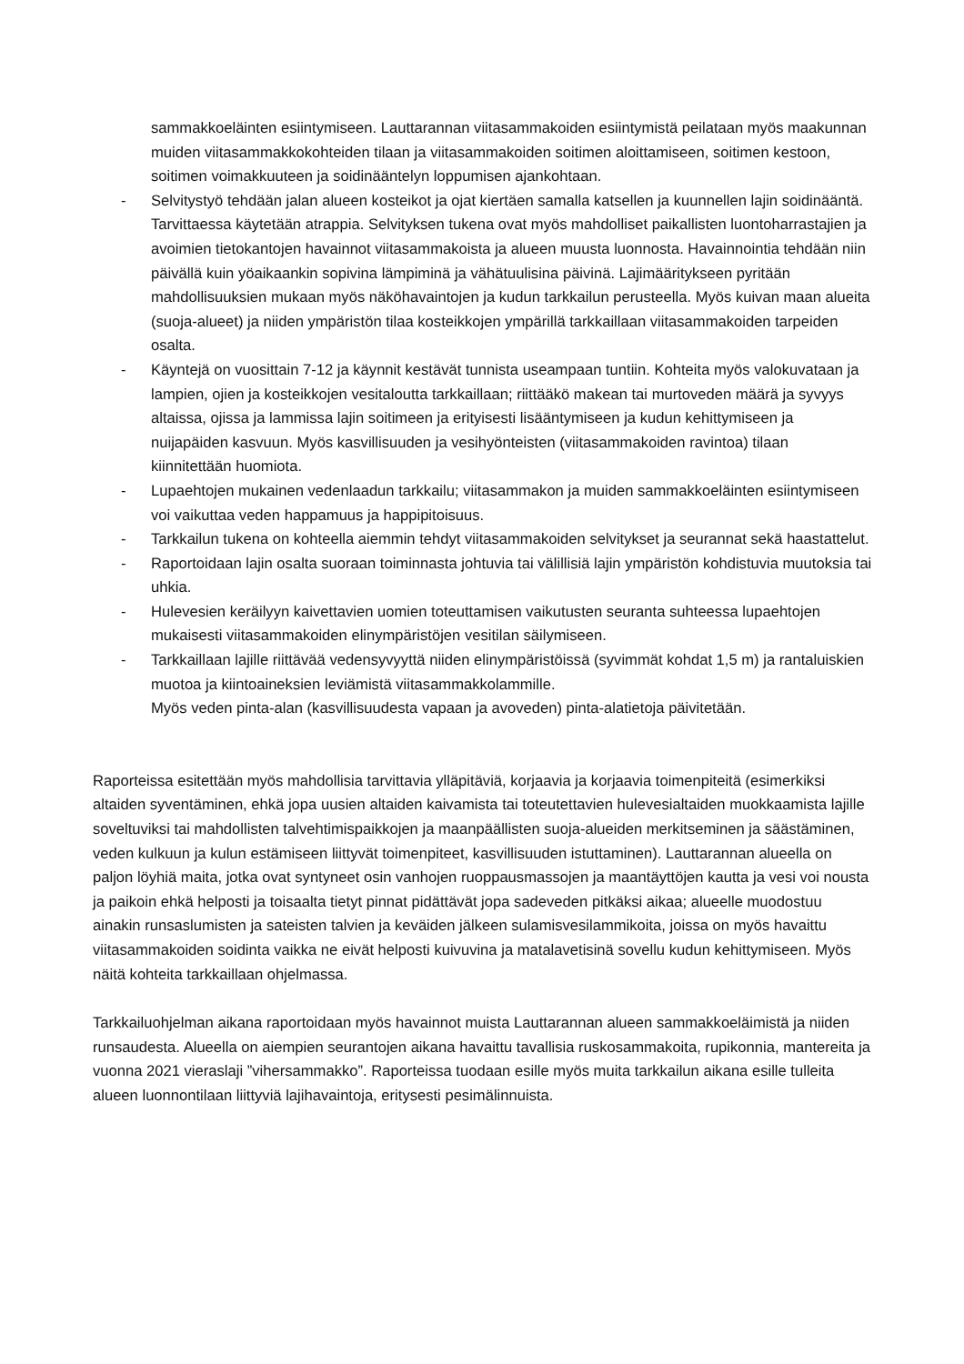sammakkoeläinten esiintymiseen. Lauttarannan viitasammakoiden esiintymistä peilataan myös maakunnan muiden viitasammakkokohteiden tilaan ja viitasammakoiden soitimen aloittamiseen, soitimen kestoon, soitimen voimakkuuteen ja soidinääntelyn loppumisen ajankohtaan.
- Selvitystyö tehdään jalan alueen kosteikot ja ojat kiertäen samalla katsellen ja kuunnellen lajin soidinääntä. Tarvittaessa käytetään atrappia. Selvityksen tukena ovat myös mahdolliset paikallisten luontoharrastajien ja avoimien tietokantojen havainnot viitasammakoista ja alueen muusta luonnosta. Havainnointia tehdään niin päivällä kuin yöaikaankin sopivina lämpiminä ja vähätuulisina päivinä. Lajimääritykseen pyritään mahdollisuuksien mukaan myös näköhavaintojen ja kudun tarkkailun perusteella. Myös kuivan maan alueita (suoja-alueet) ja niiden ympäristön tilaa kosteikkojen ympärillä tarkkaillaan viitasammakoiden tarpeiden osalta.
- Käyntejä on vuosittain 7-12 ja käynnit kestävät tunnista useampaan tuntiin. Kohteita myös valokuvataan ja lampien, ojien ja kosteikkojen vesitaloutta tarkkaillaan; riittääkö makean tai murtoveden määrä ja syvyys altaissa, ojissa ja lammissa lajin soitimeen ja erityisesti lisääntymiseen ja kudun kehittymiseen ja nuijapäiden kasvuun. Myös kasvillisuuden ja vesihyönteisten (viitasammakoiden ravintoa) tilaan kiinnitettään huomiota.
- Lupaehtojen mukainen vedenlaadun tarkkailu; viitasammakon ja muiden sammakkoeläinten esiintymiseen voi vaikuttaa veden happamuus ja happipitoisuus.
- Tarkkailun tukena on kohteella aiemmin tehdyt viitasammakoiden selvitykset ja seurannat sekä haastattelut.
- Raportoidaan lajin osalta suoraan toiminnasta johtuvia tai välillisiä lajin ympäristön kohdistuvia muutoksia tai uhkia.
- Hulevesien keräilyyn kaivettavien uomien toteuttamisen vaikutusten seuranta suhteessa lupaehtojen mukaisesti viitasammakoiden elinympäristöjen vesitilan säilymiseen.
- Tarkkaillaan lajille riittävää vedensyvyyttä niiden elinympäristöissä (syvimmät kohdat 1,5 m) ja rantaluiskien muotoa ja kiintoaineksien leviämistä viitasammakkolammille.
Myös veden pinta-alan (kasvillisuudesta vapaan ja avoveden) pinta-alatietoja päivitetään.
Raporteissa esitettään myös mahdollisia tarvittavia ylläpitäviä, korjaavia ja korjaavia toimenpiteitä (esimerkiksi altaiden syventäminen, ehkä jopa uusien altaiden kaivamista tai toteutettavien hulevesialtaiden muokkaamista lajille soveltuviksi tai mahdollisten talvehtimispaikkojen ja maanpäällisten suoja-alueiden merkitseminen ja säästäminen, veden kulkuun ja kulun estämiseen liittyvät toimenpiteet, kasvillisuuden istuttaminen). Lauttarannan alueella on paljon löyhiä maita, jotka ovat syntyneet osin vanhojen ruoppausmassojen ja maantäyttöjen kautta ja vesi voi nousta ja paikoin ehkä helposti ja toisaalta tietyt pinnat pidättävät jopa sadeveden pitkäksi aikaa; alueelle muodostuu ainakin runsaslumisten ja sateisten talvien ja keväiden jälkeen sulamisvesilammikoita, joissa on myös havaittu viitasammakoiden soidinta vaikka ne eivät helposti kuivuvina ja matalavetisinä sovellu kudun kehittymiseen. Myös näitä kohteita tarkkaillaan ohjelmassa.
Tarkkailuohjelman aikana raportoidaan myös havainnot muista Lauttarannan alueen sammakkoeläimistä ja niiden runsaudesta. Alueella on aiempien seurantojen aikana havaittu tavallisia ruskosammakoita, rupikonnia, mantereita ja vuonna 2021 vieraslaji ”vihersammakko”. Raporteissa tuodaan esille myös muita tarkkailun aikana esille tulleita alueen luonnontilaan liittyviä lajihavaintoja, eritysesti pesimälinnuista.